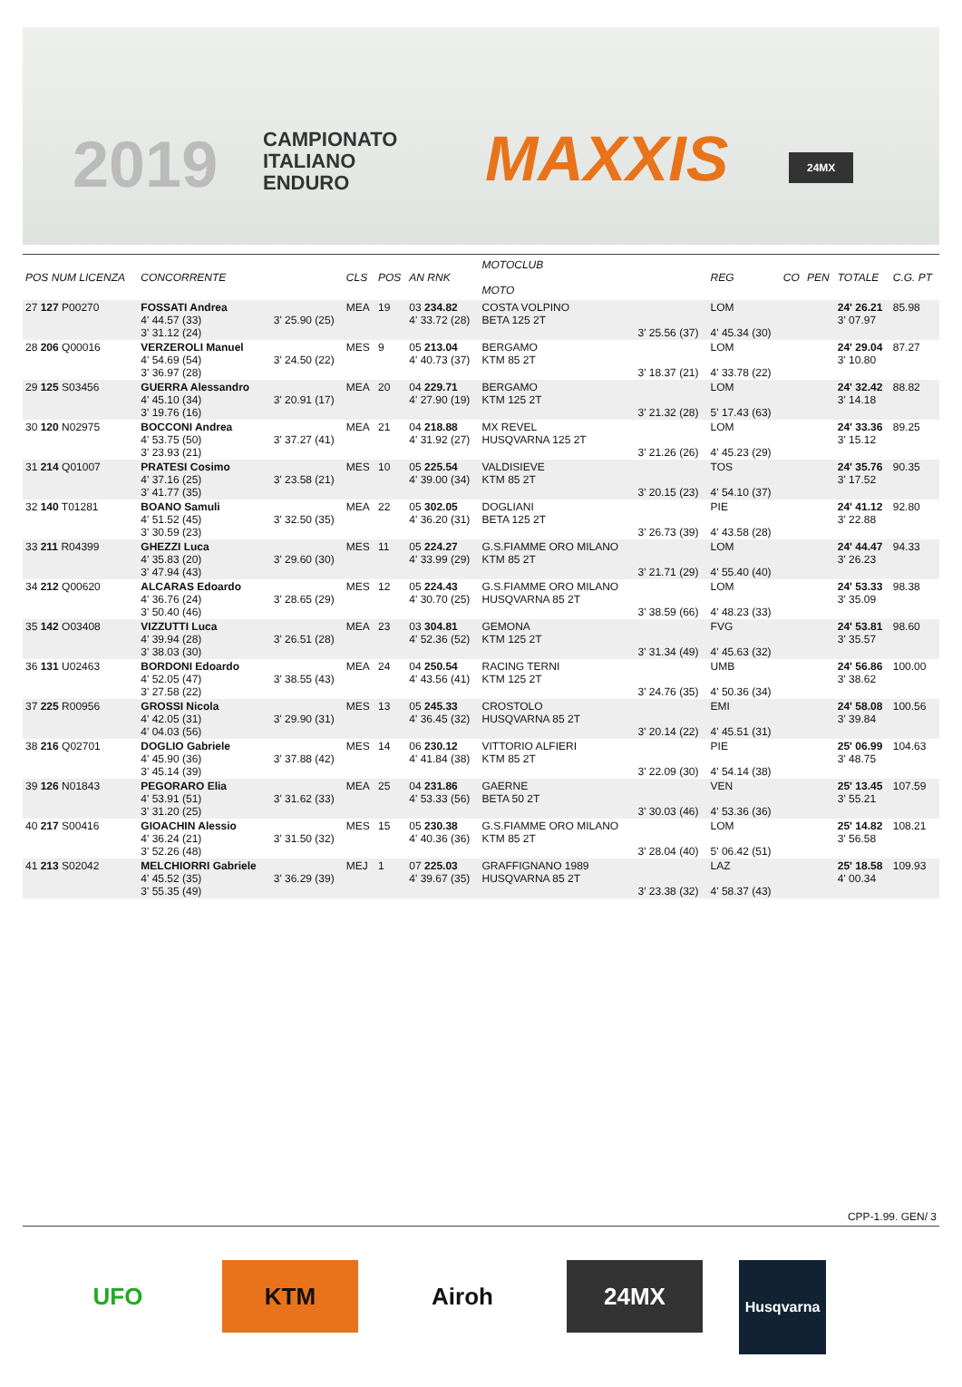2019
CAMPIONATO
ITALIANO
ENDURO
MAXXIS 24MX
| POS NUM LICENZA | CONCORRENTE | | CLS | POS | AN RNK | MOTOCLUB MOTO | | REG | CO | PEN | TOTALE | C.G. PT |
| --- | --- | --- | --- | --- | --- | --- | --- | --- | --- | --- | --- | --- |
| 27 127 P00270 | FOSSATI Andrea 4' 44.57 (33) 3' 31.12 (24) | 3' 25.90 (25) | MEA | 19 | 03 234.82 4' 33.72 (28) | COSTA VOLPINO BETA 125 2T | 3' 25.56 (37) | LOM 4' 45.34 (30) | | | 24' 26.21 3' 07.97 | 85.98 |
| 28 206 Q00016 | VERZEROLI Manuel 4' 54.69 (54) 3' 36.97 (28) | 3' 24.50 (22) | MES | 9 | 05 213.04 4' 40.73 (37) | BERGAMO KTM 85 2T | 3' 18.37 (21) | LOM 4' 33.78 (22) | | | 24' 29.04 3' 10.80 | 87.27 |
| 29 125 S03456 | GUERRA Alessandro 4' 45.10 (34) 3' 19.76 (16) | 3' 20.91 (17) | MEA | 20 | 04 229.71 4' 27.90 (19) | BERGAMO KTM 125 2T | 3' 21.32 (28) | LOM 5' 17.43 (63) | | | 24' 32.42 3' 14.18 | 88.82 |
| 30 120 N02975 | BOCCONI Andrea 4' 53.75 (50) 3' 23.93 (21) | 3' 37.27 (41) | MEA | 21 | 04 218.88 4' 31.92 (27) | MX REVEL HUSQVARNA 125 2T | 3' 21.26 (26) | LOM 4' 45.23 (29) | | | 24' 33.36 3' 15.12 | 89.25 |
| 31 214 Q01007 | PRATESI Cosimo 4' 37.16 (25) 3' 41.77 (35) | 3' 23.58 (21) | MES | 10 | 05 225.54 4' 39.00 (34) | VALDISIEVE KTM 85 2T | 3' 20.15 (23) | TOS 4' 54.10 (37) | | | 24' 35.76 3' 17.52 | 90.35 |
| 32 140 T01281 | BOANO Samuli 4' 51.52 (45) 3' 30.59 (23) | 3' 32.50 (35) | MEA | 22 | 05 302.05 4' 36.20 (31) | DOGLIANI BETA 125 2T | 3' 26.73 (39) | PIE 4' 43.58 (28) | | | 24' 41.12 3' 22.88 | 92.80 |
| 33 211 R04399 | GHEZZI Luca 4' 35.83 (20) 3' 47.94 (43) | 3' 29.60 (30) | MES | 11 | 05 224.27 4' 33.99 (29) | G.S.FIAMME ORO MILANO KTM 85 2T | 3' 21.71 (29) | LOM 4' 55.40 (40) | | | 24' 44.47 3' 26.23 | 94.33 |
| 34 212 Q00620 | ALCARAS Edoardo 4' 36.76 (24) 3' 50.40 (46) | 3' 28.65 (29) | MES | 12 | 05 224.43 4' 30.70 (25) | G.S.FIAMME ORO MILANO HUSQVARNA 85 2T | 3' 38.59 (66) | LOM 4' 48.23 (33) | | | 24' 53.33 3' 35.09 | 98.38 |
| 35 142 O03408 | VIZZUTTI Luca 4' 39.94 (28) 3' 38.03 (30) | 3' 26.51 (28) | MEA | 23 | 03 304.81 4' 52.36 (52) | GEMONA KTM 125 2T | 3' 31.34 (49) | FVG 4' 45.63 (32) | | | 24' 53.81 3' 35.57 | 98.60 |
| 36 131 U02463 | BORDONI Edoardo 4' 52.05 (47) 3' 27.58 (22) | 3' 38.55 (43) | MEA | 24 | 04 250.54 4' 43.56 (41) | RACING TERNI KTM 125 2T | 3' 24.76 (35) | UMB 4' 50.36 (34) | | | 24' 56.86 3' 38.62 | 100.00 |
| 37 225 R00956 | GROSSI Nicola 4' 42.05 (31) 4' 04.03 (56) | 3' 29.90 (31) | MES | 13 | 05 245.33 4' 36.45 (32) | CROSTOLO HUSQVARNA 85 2T | 3' 20.14 (22) | EMI 4' 45.51 (31) | | | 24' 58.08 3' 39.84 | 100.56 |
| 38 216 Q02701 | DOGLIO Gabriele 4' 45.90 (36) 3' 45.14 (39) | 3' 37.88 (42) | MES | 14 | 06 230.12 4' 41.84 (38) | VITTORIO ALFIERI KTM 85 2T | 3' 22.09 (30) | PIE 4' 54.14 (38) | | | 25' 06.99 3' 48.75 | 104.63 |
| 39 126 N01843 | PEGORARO Elia 4' 53.91 (51) 3' 31.20 (25) | 3' 31.62 (33) | MEA | 25 | 04 231.86 4' 53.33 (56) | GAERNE BETA 50 2T | 3' 30.03 (46) | VEN 4' 53.36 (36) | | | 25' 13.45 3' 55.21 | 107.59 |
| 40 217 S00416 | GIOACHIN Alessio 4' 36.24 (21) 3' 52.26 (48) | 3' 31.50 (32) | MES | 15 | 05 230.38 4' 40.36 (36) | G.S.FIAMME ORO MILANO KTM 85 2T | 3' 28.04 (40) | LOM 5' 06.42 (51) | | | 25' 14.82 3' 56.58 | 108.21 |
| 41 213 S02042 | MELCHIORRI Gabriele 4' 45.52 (35) 3' 55.35 (49) | 3' 36.29 (39) | MEJ | 1 | 07 225.03 4' 39.67 (35) | GRAFFIGNANO 1989 HUSQVARNA 85 2T | 3' 23.38 (32) | LAZ 4' 58.37 (43) | | | 25' 18.58 4' 00.34 | 109.93 |
CPP-1.99. GEN/ 3
UFO KTM Airoh 24MX
Husqvarna